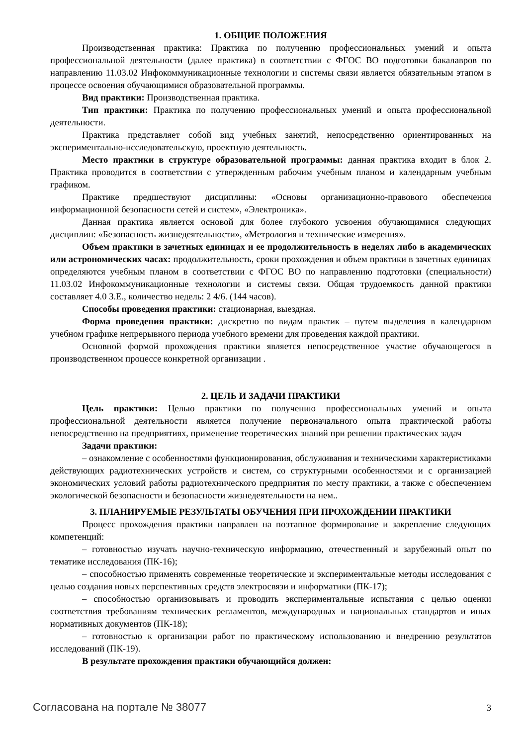1. ОБЩИЕ ПОЛОЖЕНИЯ
Производственная практика: Практика по получению профессиональных умений и опыта профессиональной деятельности (далее практика) в соответствии с ФГОС ВО подготовки бакалавров по направлению 11.03.02 Инфокоммуникационные технологии и системы связи является обязательным этапом в процессе освоения обучающимися образовательной программы.
Вид практики: Производственная практика.
Тип практики: Практика по получению профессиональных умений и опыта профессиональной деятельности.
Практика представляет собой вид учебных занятий, непосредственно ориентированных на экспериментально-исследовательскую, проектную деятельность.
Место практики в структуре образовательной программы: данная практика входит в блок 2. Практика проводится в соответствии с утвержденным рабочим учебным планом и календарным учебным графиком.
Практике предшествуют дисциплины: «Основы организационно-правового обеспечения информационной безопасности сетей и систем», «Электроника».
Данная практика является основой для более глубокого усвоения обучающимися следующих дисциплин: «Безопасность жизнедеятельности», «Метрология и технические измерения».
Объем практики в зачетных единицах и ее продолжительность в неделях либо в академических или астрономических часах: продолжительность, сроки прохождения и объем практики в зачетных единицах определяются учебным планом в соответствии с ФГОС ВО по направлению подготовки (специальности) 11.03.02 Инфокоммуникационные технологии и системы связи. Общая трудоемкость данной практики составляет 4.0 З.Е., количество недель: 2 4/6. (144 часов).
Способы проведения практики: стационарная, выездная.
Форма проведения практики: дискретно по видам практик – путем выделения в календарном учебном графике непрерывного периода учебного времени для проведения каждой практики.
Основной формой прохождения практики является непосредственное участие обучающегося в производственном процессе конкретной организации .
2. ЦЕЛЬ И ЗАДАЧИ ПРАКТИКИ
Цель практики: Целью практики по получению профессиональных умений и опыта профессиональной деятельности является получение первоначального опыта практической работы непосредственно на предприятиях, применение теоретических знаний при решении практических задач
Задачи практики:
– ознакомление с особенностями функционирования, обслуживания и техническими характеристиками действующих радиотехнических устройств и систем, со структурными особенностями и с организацией экономических условий работы радиотехнического предприятия по месту практики, а также с обеспечением экологической безопасности и безопасности жизнедеятельности на нем..
3. ПЛАНИРУЕМЫЕ РЕЗУЛЬТАТЫ ОБУЧЕНИЯ ПРИ ПРОХОЖДЕНИИ ПРАКТИКИ
Процесс прохождения практики направлен на поэтапное формирование и закрепление следующих компетенций:
– готовностью изучать научно-техническую информацию, отечественный и зарубежный опыт по тематике исследования (ПК-16);
– способностью применять современные теоретические и экспериментальные методы исследования с целью создания новых перспективных средств электросвязи и информатики (ПК-17);
– способностью организовывать и проводить экспериментальные испытания с целью оценки соответствия требованиям технических регламентов, международных и национальных стандартов и иных нормативных документов (ПК-18);
– готовностью к организации работ по практическому использованию и внедрению результатов исследований (ПК-19).
В результате прохождения практики обучающийся должен:
Согласована на портале № 38077 3